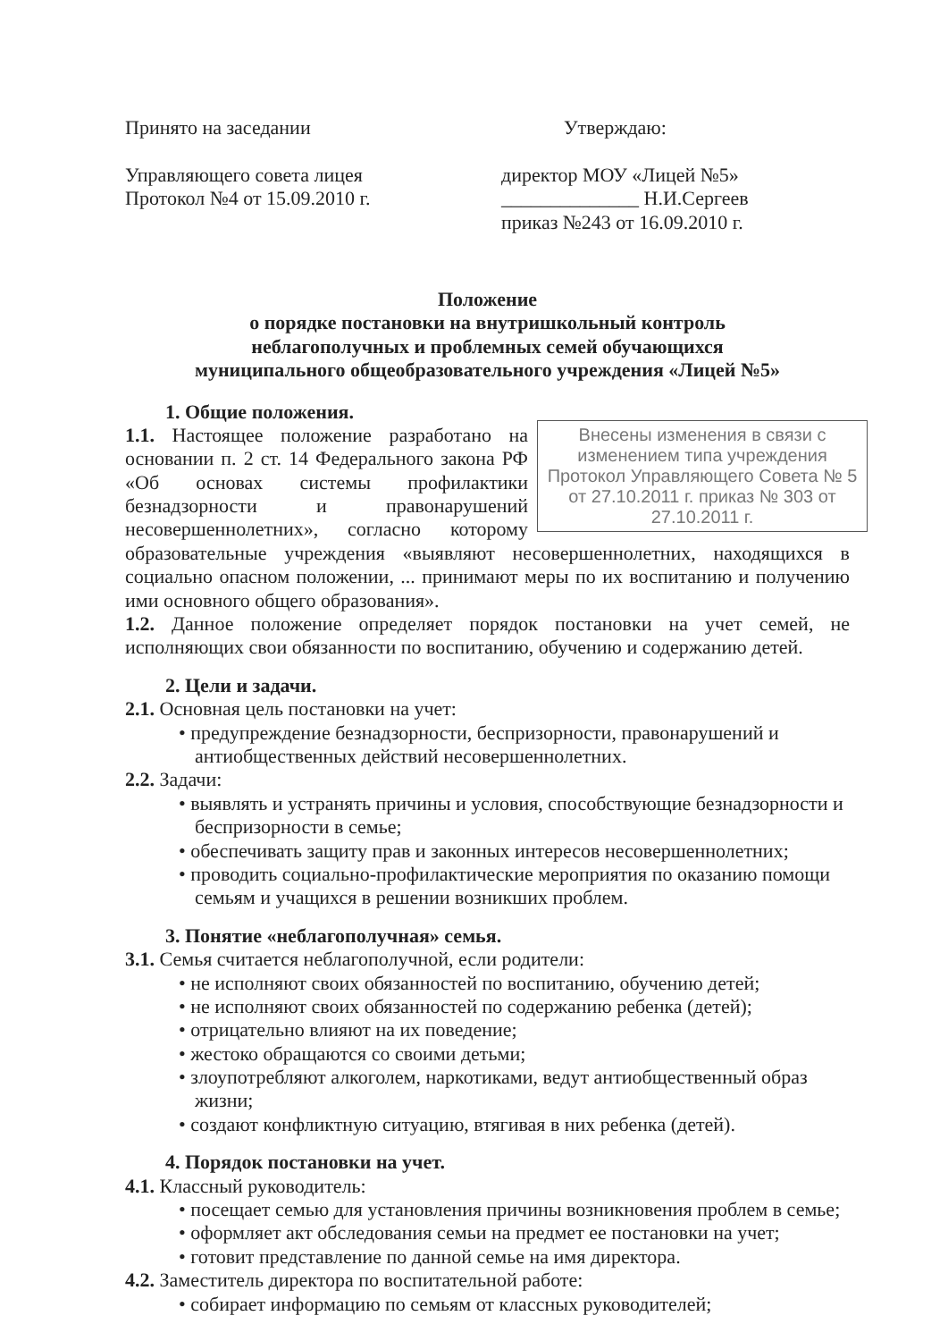Принято на заседании
Управляющего совета лицея
Протокол №4 от 15.09.2010 г.
Утверждаю:
директор МОУ «Лицей №5»
______________ Н.И.Сергеев
приказ №243 от 16.09.2010 г.
Положение
о порядке постановки на внутришкольный контроль
неблагополучных и проблемных семей обучающихся
муниципального общеобразовательного учреждения «Лицей №5»
1. Общие положения.
Внесены изменения в связи с изменением типа учреждения Протокол Управляющего Совета № 5 от 27.10.2011 г. приказ № 303 от 27.10.2011 г.
1.1. Настоящее положение разработано на основании п. 2 ст. 14 Федерального закона РФ «Об основах системы профилактики безнадзорности и правонарушений несовершеннолетних», согласно которому образовательные учреждения «выявляют несовершеннолетних, находящихся в социально опасном положении, ... принимают меры по их воспитанию и получению ими основного общего образования».
1.2. Данное положение определяет порядок постановки на учет семей, не исполняющих свои обязанности по воспитанию, обучению и содержанию детей.
2. Цели и задачи.
2.1. Основная цель постановки на учет:
• предупреждение безнадзорности, беспризорности, правонарушений и антиобщественных действий несовершеннолетних.
2.2. Задачи:
• выявлять и устранять причины и условия, способствующие безнадзорности и беспризорности в семье;
• обеспечивать защиту прав и законных интересов несовершеннолетних;
• проводить социально-профилактические мероприятия по оказанию помощи семьям и учащихся в решении возникших проблем.
3. Понятие «неблагополучная» семья.
3.1. Семья считается неблагополучной, если родители:
• не исполняют своих обязанностей по воспитанию, обучению детей;
• не исполняют своих обязанностей по содержанию ребенка (детей);
• отрицательно влияют на их поведение;
• жестоко обращаются со своими детьми;
• злоупотребляют алкоголем, наркотиками, ведут антиобщественный образ жизни;
• создают конфликтную ситуацию, втягивая в них ребенка (детей).
4. Порядок постановки на учет.
4.1. Классный руководитель:
• посещает семью для установления причины возникновения проблем в семье;
• оформляет акт обследования семьи на предмет ее постановки на учет;
• готовит представление по данной семье на имя директора.
4.2. Заместитель директора по воспитательной работе:
• собирает информацию по семьям от классных руководителей;